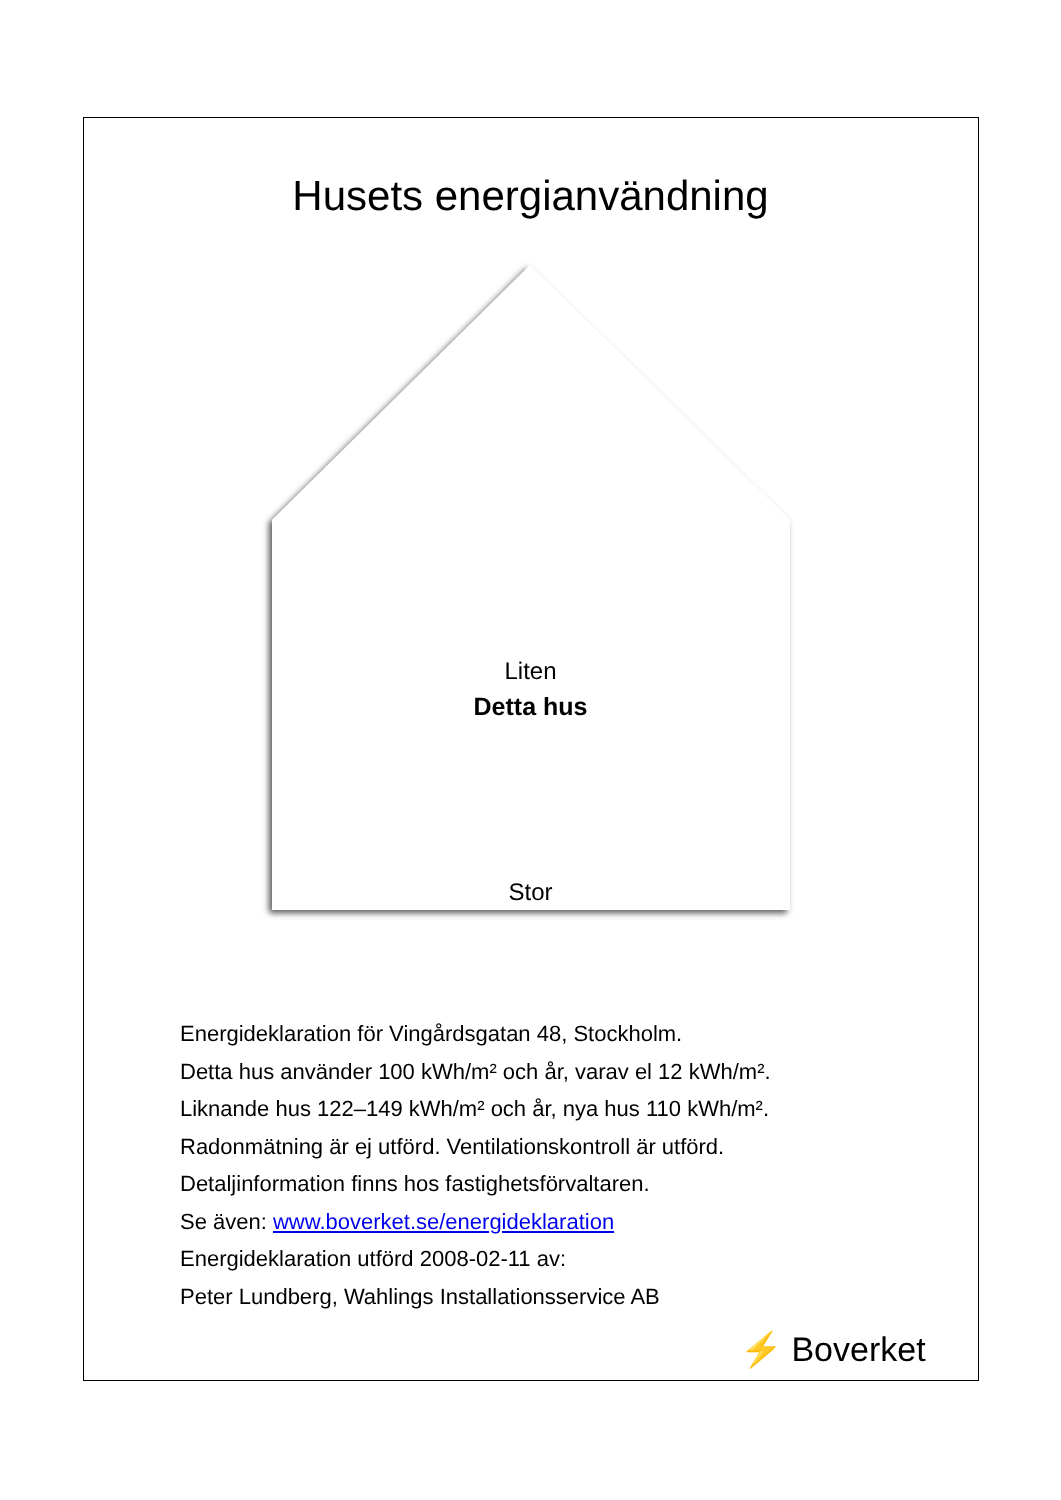Husets energianvändning
Liten
Detta hus
Stor
Energideklaration för Vingårdsgatan 48, Stockholm.
Detta hus använder 100 kWh/m² och år, varav el 12 kWh/m².
Liknande hus 122–149 kWh/m² och år, nya hus 110 kWh/m².
Radonmätning är ej utförd. Ventilationskontroll är utförd.
Detaljinformation finns hos fastighetsförvaltaren.
Se även: www.boverket.se/energideklaration
Energideklaration utförd 2008-02-11 av:
Peter Lundberg, Wahlings Installationsservice AB
⚡ Boverket